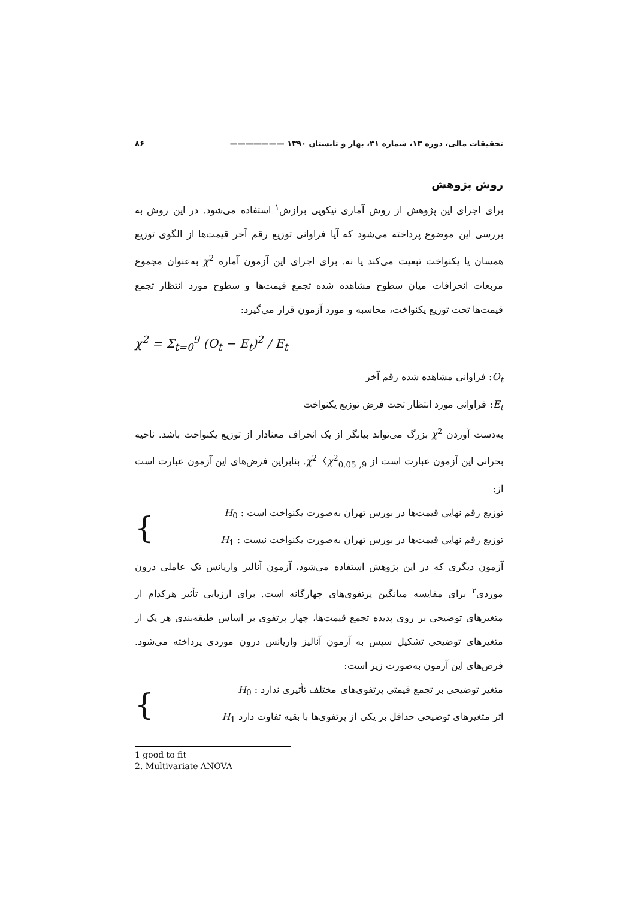تحقیقات مالی، دوره ۱۳، شماره ۳۱، بهار و تابستان ۱۳۹۰ ——————— ۸۶
روش پژوهش
برای اجرای این پژوهش از روش آماری نیکویی برازش<sup>۱</sup> استفاده می‌شود. در این روش به بررسی این موضوع پرداخته می‌شود که آیا فراوانی توزیع رقم آخر قیمت‌ها از الگوی توزیع همسان یا یکنواخت تبعیت می‌کند یا نه. برای اجرای این آزمون آماره χ<sup>2</sup> به‌عنوان مجموع مربعات انحرافات میان سطوح مشاهده شده تجمع قیمت‌ها و سطوح مورد انتظار تجمع قیمت‌ها تحت توزیع یکنواخت، محاسبه و مورد آزمون قرار می‌گیرد:
χ<sup>2</sup> = Σ<sub>t=0</sub><sup>9</sup> (O<sub>t</sub> − E<sub>t</sub>)<sup>2</sup> / E<sub>t</sub>
O<sub>t</sub>: فراوانی مشاهده شده رقم آخر
E<sub>t</sub>: فراوانی مورد انتظار تحت فرض توزیع یکنواخت
به‌دست آوردن χ<sup>2</sup> بزرگ می‌تواند بیانگر از یک انحراف معنادار از توزیع یکنواخت باشد. ناحیه بحرانی این آزمون عبارت است از χ<sup>2</sup>〈χ<sup>2</sup><sub>0.05 ,9</sub>. بنابراین فرض‌های این آزمون عبارت است از:
توزیع رقم نهایی قیمت‌ها در بورس تهران به‌صورت یکنواخت است : H<sub>0</sub>
توزیع رقم نهایی قیمت‌ها در بورس تهران به‌صورت یکنواخت نیست : H<sub>1</sub>
{
آزمون دیگری که در این پژوهش استفاده می‌شود، آزمون آنالیز واریانس تک عاملی درون موردی<sup>۲</sup> برای مقایسه میانگین پرتفوی‌های چهارگانه است. برای ارزیابی تأثیر هرکدام از متغیرهای توضیحی بر روی پدیده تجمع قیمت‌ها، چهار پرتفوی بر اساس طبقه‌بندی هر یک از متغیرهای توضیحی تشکیل سپس به آزمون آنالیز واریانس درون موردی پرداخته می‌شود. فرض‌های این آزمون به‌صورت زیر است:
متغیر توضیحی بر تجمع قیمتی پرتفوی‌های مختلف تأثیری ندارد : H<sub>0</sub>
اثر متغیرهای توضیحی حداقل بر یکی از پرتفوی‌ها با بقیه تفاوت دارد H<sub>1</sub>
{
1 good to fit
2. Multivariate ANOVA